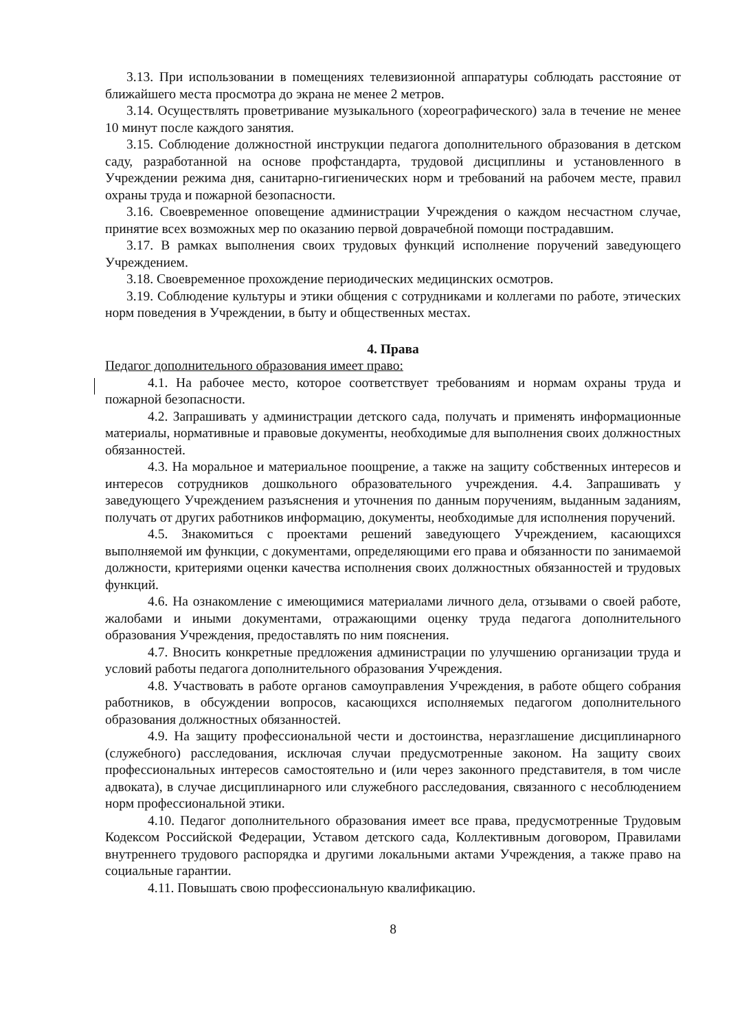3.13. При использовании в помещениях телевизионной аппаратуры соблюдать расстояние от ближайшего места просмотра до экрана не менее 2 метров.
3.14. Осуществлять проветривание музыкального (хореографического) зала в течение не менее 10 минут после каждого занятия.
3.15. Соблюдение должностной инструкции педагога дополнительного образования в детском саду, разработанной на основе профстандарта, трудовой дисциплины и установленного в Учреждении режима дня, санитарно-гигиенических норм и требований на рабочем месте, правил охраны труда и пожарной безопасности.
3.16. Своевременное оповещение администрации Учреждения о каждом несчастном случае, принятие всех возможных мер по оказанию первой доврачебной помощи пострадавшим.
3.17. В рамках выполнения своих трудовых функций исполнение поручений заведующего Учреждением.
3.18. Своевременное прохождение периодических медицинских осмотров.
3.19. Соблюдение культуры и этики общения с сотрудниками и коллегами по работе, этических норм поведения в Учреждении, в быту и общественных местах.
4. Права
Педагог дополнительного образования имеет право:
4.1. На рабочее место, которое соответствует требованиям и нормам охраны труда и пожарной безопасности.
4.2. Запрашивать у администрации детского сада, получать и применять информационные материалы, нормативные и правовые документы, необходимые для выполнения своих должностных обязанностей.
4.3. На моральное и материальное поощрение, а также на защиту собственных интересов и интересов сотрудников дошкольного образовательного учреждения. 4.4. Запрашивать у заведующего Учреждением разъяснения и уточнения по данным поручениям, выданным заданиям, получать от других работников информацию, документы, необходимые для исполнения поручений.
4.5. Знакомиться с проектами решений заведующего Учреждением, касающихся выполняемой им функции, с документами, определяющими его права и обязанности по занимаемой должности, критериями оценки качества исполнения своих должностных обязанностей и трудовых функций.
4.6. На ознакомление с имеющимися материалами личного дела, отзывами о своей работе, жалобами и иными документами, отражающими оценку труда педагога дополнительного образования Учреждения, предоставлять по ним пояснения.
4.7. Вносить конкретные предложения администрации по улучшению организации труда и условий работы педагога дополнительного образования Учреждения.
4.8. Участвовать в работе органов самоуправления Учреждения, в работе общего собрания работников, в обсуждении вопросов, касающихся исполняемых педагогом дополнительного образования должностных обязанностей.
4.9. На защиту профессиональной чести и достоинства, неразглашение дисциплинарного (служебного) расследования, исключая случаи предусмотренные законом. На защиту своих профессиональных интересов самостоятельно и (или через законного представителя, в том числе адвоката), в случае дисциплинарного или служебного расследования, связанного с несоблюдением норм профессиональной этики.
4.10. Педагог дополнительного образования имеет все права, предусмотренные Трудовым Кодексом Российской Федерации, Уставом детского сада, Коллективным договором, Правилами внутреннего трудового распорядка и другими локальными актами Учреждения, а также право на социальные гарантии.
4.11. Повышать свою профессиональную квалификацию.
8